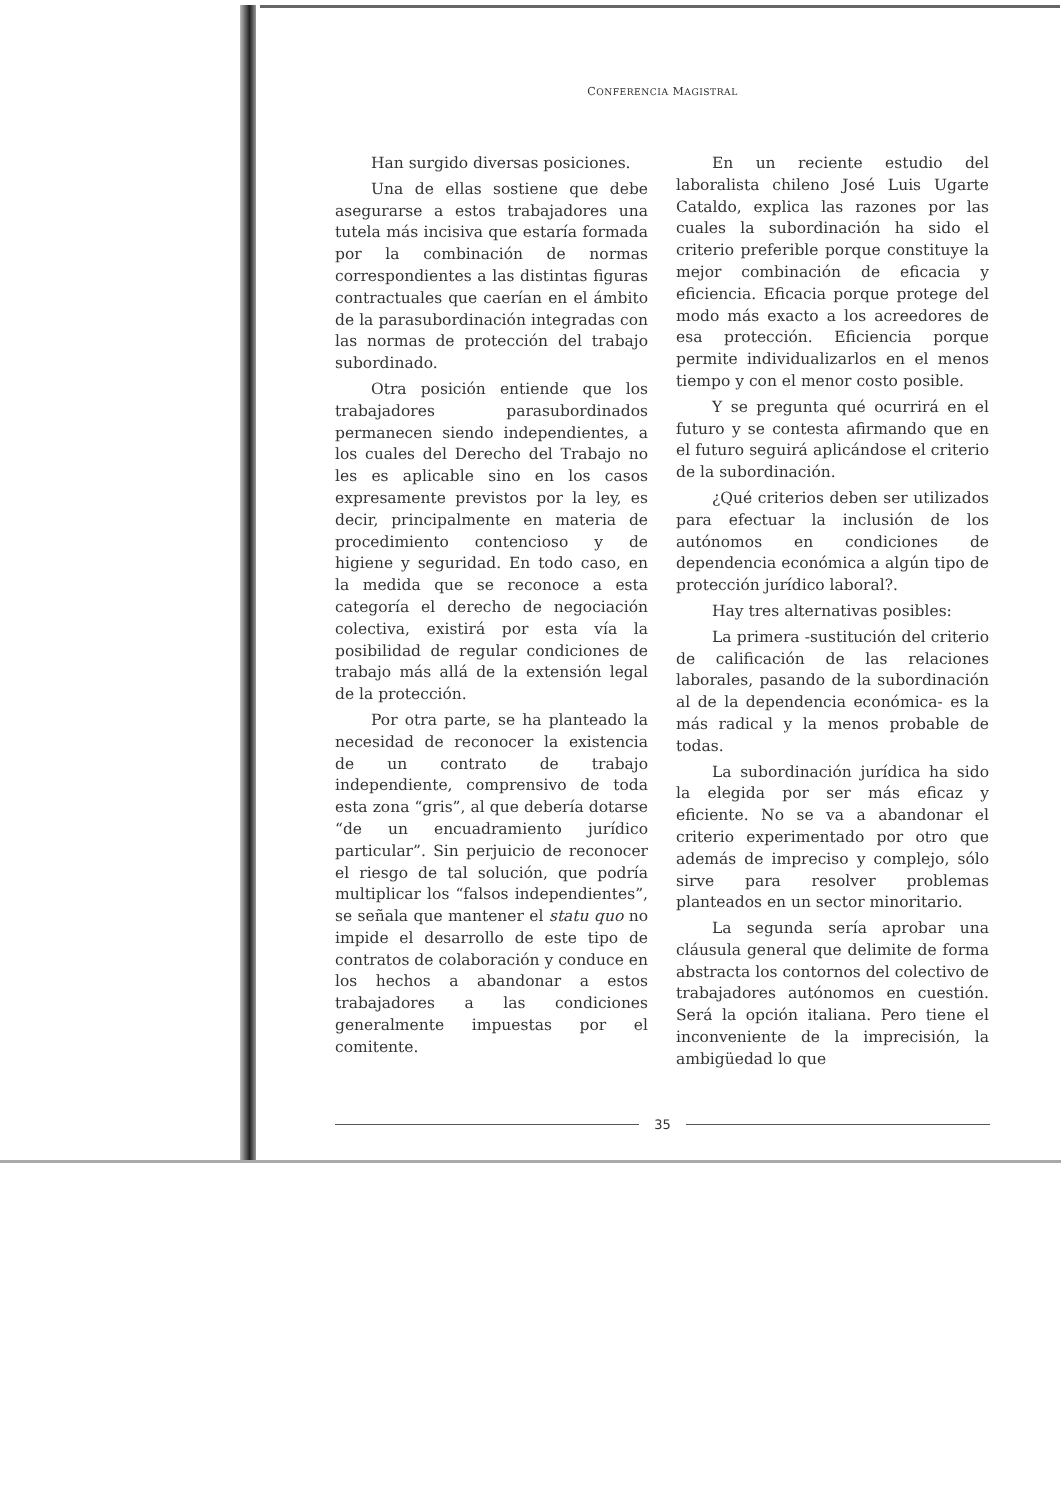CONFERENCIA MAGISTRAL
Han surgido diversas posiciones.
Una de ellas sostiene que debe asegurarse a estos trabajadores una tutela más incisiva que estaría formada por la combinación de normas correspondientes a las distintas figuras contractuales que caerían en el ámbito de la parasubordinación integradas con las normas de protección del trabajo subordinado.
Otra posición entiende que los trabajadores parasubordinados permanecen siendo independientes, a los cuales del Derecho del Trabajo no les es aplicable sino en los casos expresamente previstos por la ley, es decir, principalmente en materia de procedimiento contencioso y de higiene y seguridad. En todo caso, en la medida que se reconoce a esta categoría el derecho de negociación colectiva, existirá por esta vía la posibilidad de regular condiciones de trabajo más allá de la extensión legal de la protección.
Por otra parte, se ha planteado la necesidad de reconocer la existencia de un contrato de trabajo independiente, comprensivo de toda esta zona “gris”, al que debería dotarse “de un encuadramiento jurídico particular”. Sin perjuicio de reconocer el riesgo de tal solución, que podría multiplicar los “falsos independientes”, se señala que mantener el statu quo no impide el desarrollo de este tipo de contratos de colaboración y conduce en los hechos a abandonar a estos trabajadores a las condiciones generalmente impuestas por el comitente.
En un reciente estudio del laboralista chileno José Luis Ugarte Cataldo, explica las razones por las cuales la subordinación ha sido el criterio preferible porque constituye la mejor combinación de eficacia y eficiencia. Eficacia porque protege del modo más exacto a los acreedores de esa protección. Eficiencia porque permite individualizarlos en el menos tiempo y con el menor costo posible.
Y se pregunta qué ocurrirá en el futuro y se contesta afirmando que en el futuro seguirá aplicándose el criterio de la subordinación.
¿Qué criterios deben ser utilizados para efectuar la inclusión de los autónomos en condiciones de dependencia económica a algún tipo de protección jurídico laboral?.
Hay tres alternativas posibles:
La primera -sustitución del criterio de calificación de las relaciones laborales, pasando de la subordinación al de la dependencia económica- es la más radical y la menos probable de todas.
La subordinación jurídica ha sido la elegida por ser más eficaz y eficiente. No se va a abandonar el criterio experimentado por otro que además de impreciso y complejo, sólo sirve para resolver problemas planteados en un sector minoritario.
La segunda sería aprobar una cláusula general que delimite de forma abstracta los contornos del colectivo de trabajadores autónomos en cuestión. Será la opción italiana. Pero tiene el inconveniente de la imprecisión, la ambigüedad lo que
35